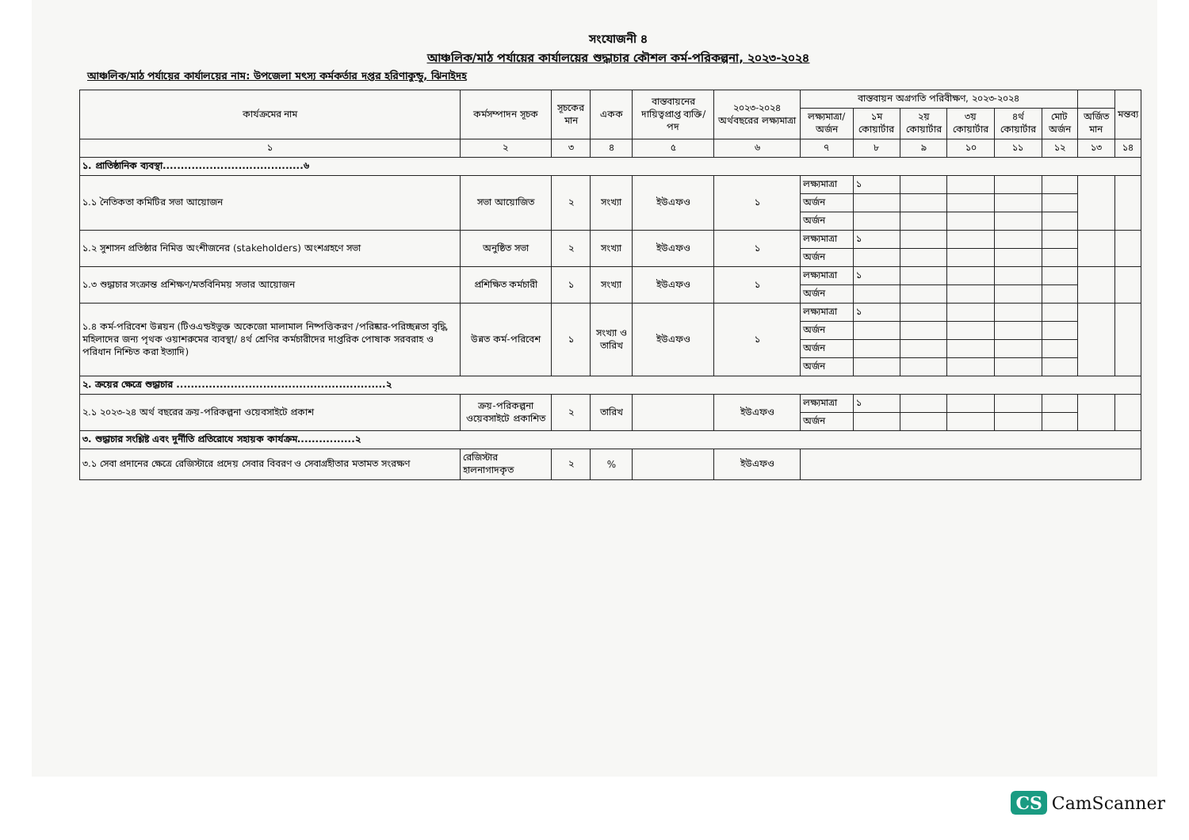সংযোজনী ৪
আঞ্চলিক/মাঠ পর্যায়ের কার্যালয়ের শুদ্ধাচার কৌশল কর্ম-পরিকল্পনা, ২০২৩-২০২৪
আঞ্চলিক/মাঠ পর্যায়ের কার্যালয়ের নাম: উপজেলা মৎস্য কর্মকর্তার দপ্তর হরিণাকুন্ডু, ঝিনাইদহ
| কার্যক্রমের নাম | কর্মসম্পাদন সূচক | সূচকের মান | একক | বাস্তবায়নের দায়িত্বপ্রাপ্ত ব্যক্তি/পদ | ২০২৩-২০২৪ অর্থবছরের লক্ষ্যমাত্রা | বাস্তবায়ন অগ্রগতি পরিবীক্ষণ, ২০২৩-২০২৪ | | | | | | | মন্তব্য |
| --- | --- | --- | --- | --- | --- | --- | --- | --- | --- | --- | --- | --- | --- |
| | | | | | | লক্ষ্যমাত্রা/ অর্জন | ১ম কোয়ার্টার | ২য় কোয়ার্টার | ৩য় কোয়ার্টার | ৪র্থ কোয়ার্টার | মোট অর্জন | অর্জিত মান | |
| ১ | ২ | ৩ | ৪ | ৫ | ৬ | ৭ | ৮ | ৯ | ১০ | ১১ | ১২ | ১৩ | ১৪ |
| ১. প্রাতিষ্ঠানিক ব্যবস্থা.......................................৬ | | | | | | | | | | | | | |
| ১.১ নৈতিকতা কমিটির সভা আয়োজন | সভা আয়োজিত | ২ | সংখ্যা | ইউএফও | ১ | লক্ষ্যমাত্রা | ১ | | | | | | |
| | | | | | | অর্জন | | | | | | | |
| | | | | | | অর্জন | | | | | | | |
| ১.২ সুশাসন প্রতিষ্ঠার নিমিত্ত অংশীজনের (stakeholders) অংশগ্রহণে সভা | অনুষ্ঠিত সভা | ২ | সংখ্যা | ইউএফও | ১ | লক্ষ্যমাত্রা | ১ | | | | | | |
| | | | | | | অর্জন | | | | | | | |
| ১.৩ শুদ্ধাচার সংক্রান্ত প্রশিক্ষণ/মতবিনিময় সভার আয়োজন | প্রশিক্ষিত কর্মচারী | ১ | সংখ্যা | ইউএফও | ১ | লক্ষ্যমাত্রা | ১ | | | | | | |
| | | | | | | অর্জন | | | | | | | |
| ১.৪ কর্ম-পরিবেশ উন্নয়ন (টিওএন্ডইভুক্ত অকেজো মালামাল নিষ্পত্তিকরণ /পরিষ্কার-পরিচ্ছন্নতা বৃদ্ধি, মহিলাদের জন্য পৃথক ওয়াশরুমের ব্যবস্থা/ ৪র্থ শ্রেণির কর্মচারীদের দাপ্তরিক পোষাক সরবরাহ ও পরিধান নিশ্চিত করা ইত্যাদি) | উন্নত কর্ম-পরিবেশ | ১ | সংখ্যা ও তারিখ | ইউএফও | ১ | লক্ষ্যমাত্রা | ১ | | | | | | |
| | | | | | | অর্জন | | | | | | | |
| | | | | | | অর্জন | | | | | | | |
| | | | | | | অর্জন | | | | | | | |
| ২. ক্রয়ের ক্ষেত্রে শুদ্ধাচার ..........................................................২ | | | | | | | | | | | | | |
| ২.১ ২০২৩-২৪ অর্থ বছরের ক্রয়-পরিকল্পনা ওয়েবসাইটে প্রকাশ | ক্রয়-পরিকল্পনা ওয়েবসাইটে প্রকাশিত | ২ | তারিখ | | ইউএফও | লক্ষ্যমাত্রা | ১ | | | | | | |
| | | | | | | অর্জন | | | | | | | |
| ৩. শুদ্ধাচার সংশ্লিষ্ট এবং দুর্নীতি প্রতিরোধে সহায়ক কার্যক্রম................২ | | | | | | | | | | | | | |
| ৩.১ সেবা প্রদানের ক্ষেত্রে রেজিস্টারে প্রদেয় সেবার বিবরণ ও সেবাগ্রহীতার মতামত সংরক্ষণ | রেজিস্টার হালনাগাদকৃত | ২ | % | | ইউএফও | | | | | | | | |
CS CamScanner